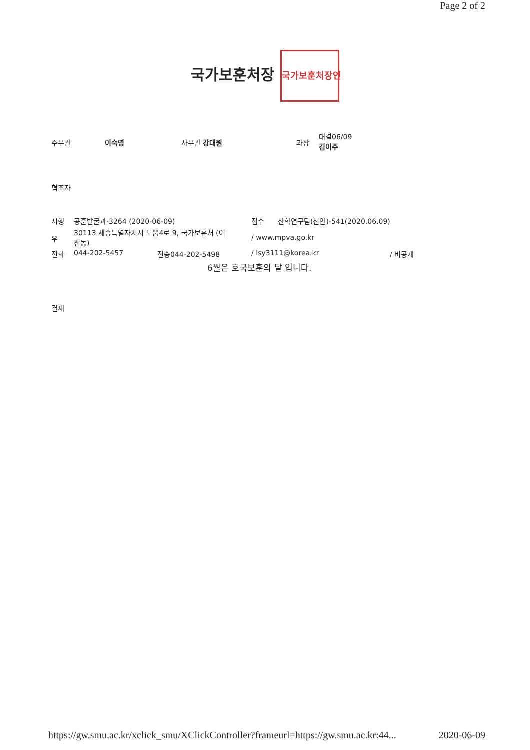Page 2 of 2
국가보훈처장 국가보훈처장인
주무관 이숙영 사무관 강대원 과장
대결06/09
김이주
협조자
시행 공훈발굴과-3264 (2020-06-09) 접수 산학연구팀(천안)-541(2020.06.09)
우
30113 세종특별자치시 도움4로 9, 국가보훈처 (어
진동)
/ www.mpva.go.kr
전화 044-202-5457 전송044-202-5498 / lsy3111@korea.kr / 비공개
6월은 호국보훈의 달 입니다.
결재
https://gw.smu.ac.kr/xclick_smu/XClickController?frameurl=https://gw.smu.ac.kr:44... 2020-06-09